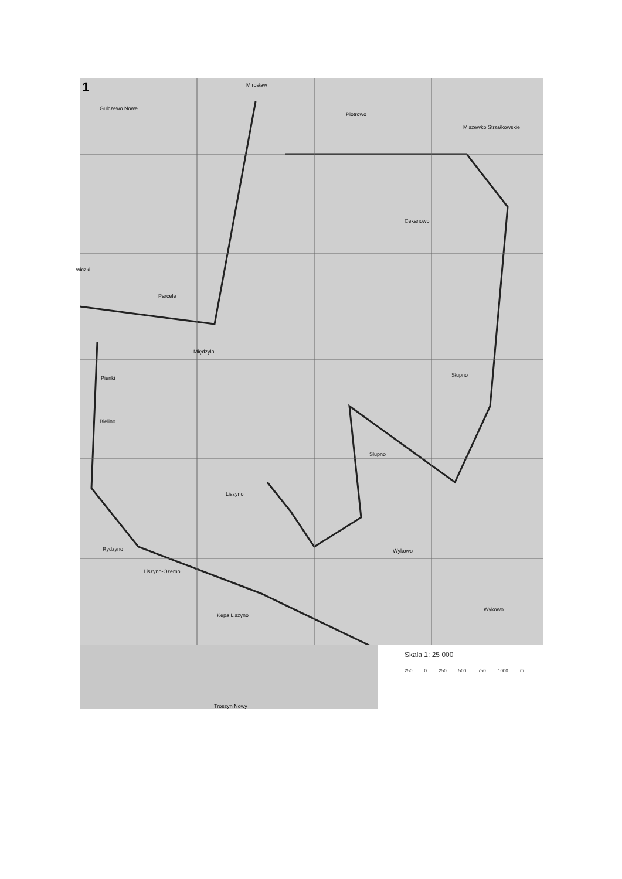1
Gulczewo Nowe
Mirosław
Piotrowo
Miszewko Strzałkowskie
Cekanowo
wiczki
Parcele
Międzyla
Słupno
Pieńki
Bielino
Słupno
Liszyno
Rydzyno
Liszyno-Ozemo
Wykowo
Wykowo
Kępa Liszyno
Troszyn Nowy
Skala 1: 25 000
250 0 250 500 750 1000 m